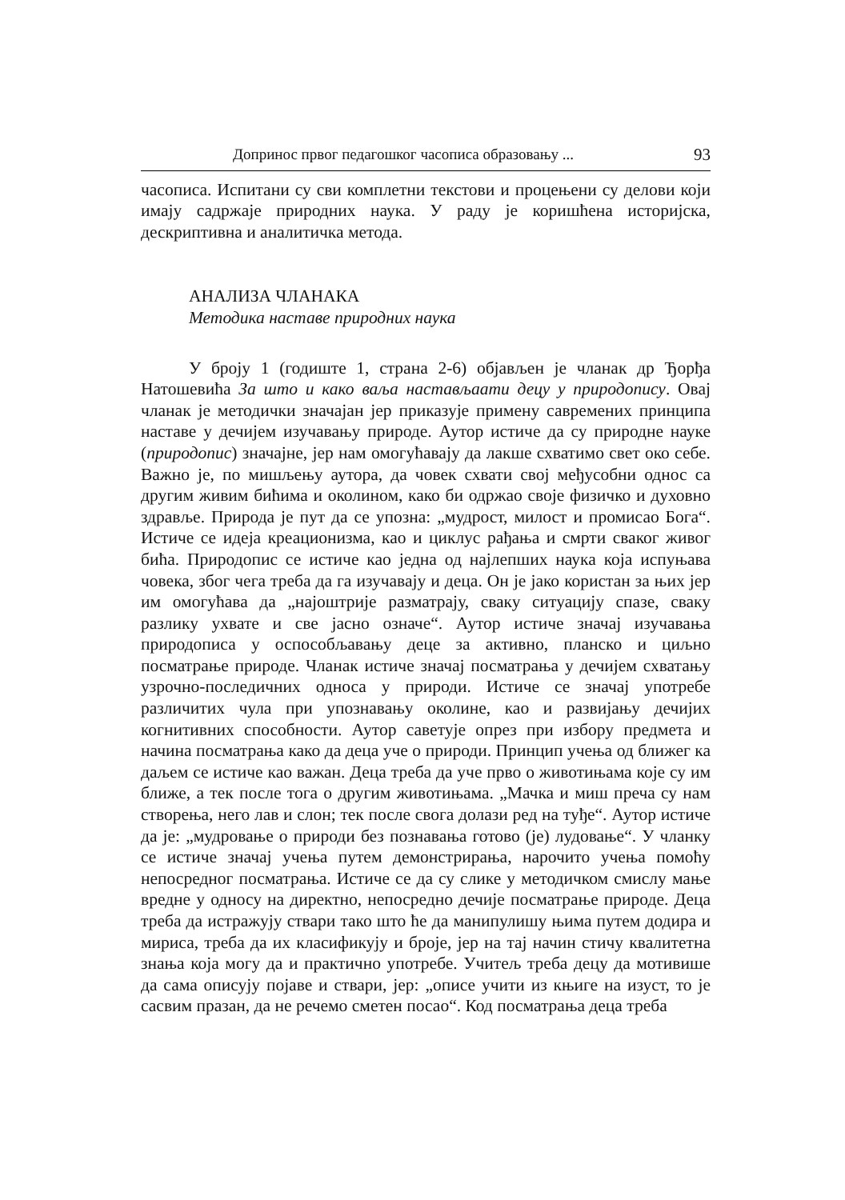Допринос првог педагошког часописа образовању ... 93
часописа. Испитани су сви комплетни текстови и процењени су делови који имају садржаје природних наука. У раду је коришћена историјска, дескриптивна и аналитичка метода.
АНАЛИЗА ЧЛАНАКА
Методика наставе природних наука
У броју 1 (годиште 1, страна 2-6) објављен је чланак др Ђорђа Натошевића За што и како ваља настављаати децу у природопису. Овај чланак је методички значајан јер приказује примену савремених принципа наставе у дечијем изучавању природе. Аутор истиче да су природне науке (природопис) значајне, јер нам омогућавају да лакше схватимо свет око себе. Важно је, по мишљењу аутора, да човек схвати свој међусобни однос са другим живим бићима и околином, како би одржао своје физичко и духовно здравље. Природа је пут да се упозна: „мудрост, милост и промисао Бога“. Истиче се идеја креационизма, као и циклус рађања и смрти сваког живог бића. Природопис се истиче као једна од најлепших наука која испуњава човека, због чега треба да га изучавају и деца. Он је јако користан за њих јер им омогућава да „најоштрије разматрају, сваку ситуацију спазе, сваку разлику ухвате и све јасно означе“. Аутор истиче значај изучавања природописа у оспособљавању деце за активно, планско и циљно посматрање природе. Чланак истиче значај посматрања у дечијем схватању узрочно-последичних односа у природи. Истиче се значај употребе различитих чула при упознавању околине, као и развијању дечијих когнитивних способности. Аутор саветује опрез при избору предмета и начина посматрања како да деца уче о природи. Принцип учења од ближег ка даљем се истиче као важан. Деца треба да уче прво о животињама које су им ближе, а тек после тога о другим животињама. „Мачка и миш преча су нам створења, него лав и слон; тек после свога долази ред на туђе“. Аутор истиче да је: „мудровање о природи без познавања готово (је) лудовање“. У чланку се истиче значај учења путем демонстрирања, нарочито учења помоћу непосредног посматрања. Истиче се да су слике у методичком смислу мање вредне у односу на директно, непосредно дечије посматрање природе. Деца треба да истражују ствари тако што ће да манипулишу њима путем додира и мириса, треба да их класификују и броје, јер на тај начин стичу квалитетна знања која могу да и практично употребе. Учитељ треба децу да мотивише да сама описују појаве и ствари, јер: „описе учити из књиге на изуст, то је сасвим празан, да не речемо сметен посао“. Код посматрања деца треба